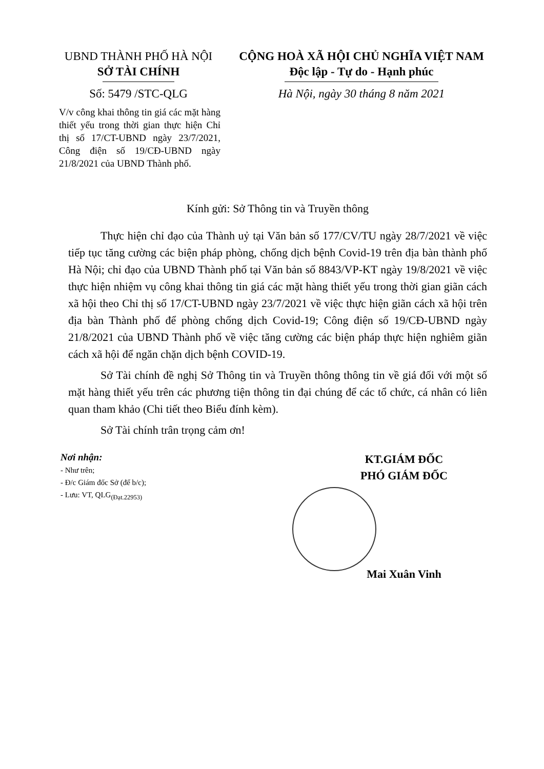UBND THÀNH PHỐ HÀ NỘI
SỞ TÀI CHÍNH
Số: 5479 /STC-QLG
V/v công khai thông tin giá các mặt hàng thiết yếu trong thời gian thực hiện Chỉ thị số 17/CT-UBND ngày 23/7/2021, Công điện số 19/CĐ-UBND ngày 21/8/2021 của UBND Thành phố.
CỘNG HOÀ XÃ HỘI CHỦ NGHĨA VIỆT NAM
Độc lập - Tự do - Hạnh phúc
Hà Nội, ngày 30 tháng 8 năm 2021
Kính gửi: Sở Thông tin và Truyền thông
Thực hiện chỉ đạo của Thành uỷ tại Văn bản số 177/CV/TU ngày 28/7/2021 về việc tiếp tục tăng cường các biện pháp phòng, chống dịch bệnh Covid-19 trên địa bàn thành phố Hà Nội; chỉ đạo của UBND Thành phố tại Văn bản số 8843/VP-KT ngày 19/8/2021 về việc thực hiện nhiệm vụ công khai thông tin giá các mặt hàng thiết yếu trong thời gian giãn cách xã hội theo Chỉ thị số 17/CT-UBND ngày 23/7/2021 về việc thực hiện giãn cách xã hội trên địa bàn Thành phố để phòng chống dịch Covid-19; Công điện số 19/CĐ-UBND ngày 21/8/2021 của UBND Thành phố về việc tăng cường các biện pháp thực hiện nghiêm giãn cách xã hội để ngăn chặn dịch bệnh COVID-19.
Sở Tài chính đề nghị Sở Thông tin và Truyền thông thông tin về giá đối với một số mặt hàng thiết yếu trên các phương tiện thông tin đại chúng để các tổ chức, cá nhân có liên quan tham khảo (Chi tiết theo Biểu đính kèm).
Sở Tài chính trân trọng cảm ơn!
Nơi nhận:
- Như trên;
- Đ/c Giám đốc Sở (để b/c);
- Lưu: VT, QLG<sub>(Đạt.22953)</sub>
KT.GIÁM ĐỐC
PHÓ GIÁM ĐỐC
Mai Xuân Vinh